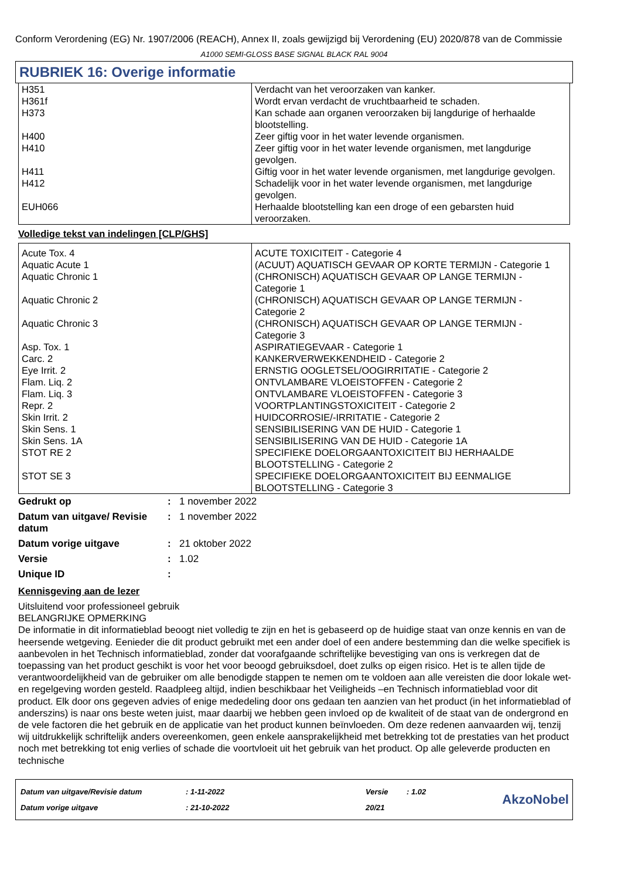Conform Verordening (EG) Nr. 1907/2006 (REACH), Annex II, zoals gewijzigd bij Verordening (EU) 2020/878 van de Commissie
A1000 SEMI-GLOSS BASE SIGNAL BLACK RAL 9004
RUBRIEK 16: Overige informatie
| H351 | Verdacht van het veroorzaken van kanker. |
| H361f | Wordt ervan verdacht de vruchtbaarheid te schaden. |
| H373 | Kan schade aan organen veroorzaken bij langdurige of herhaalde blootstelling. |
| H400 | Zeer giftig voor in het water levende organismen. |
| H410 | Zeer giftig voor in het water levende organismen, met langdurige gevolgen. |
| H411 | Giftig voor in het water levende organismen, met langdurige gevolgen. |
| H412 | Schadelijk voor in het water levende organismen, met langdurige gevolgen. |
| EUH066 | Herhaalde blootstelling kan een droge of een gebarsten huid veroorzaken. |
Volledige tekst van indelingen [CLP/GHS]
| Acute Tox. 4 | ACUTE TOXICITEIT - Categorie 4 |
| Aquatic Acute 1 | (ACUUT) AQUATISCH GEVAAR OP KORTE TERMIJN - Categorie 1 |
| Aquatic Chronic 1 | (CHRONISCH) AQUATISCH GEVAAR OP LANGE TERMIJN - Categorie 1 |
| Aquatic Chronic 2 | (CHRONISCH) AQUATISCH GEVAAR OP LANGE TERMIJN - Categorie 2 |
| Aquatic Chronic 3 | (CHRONISCH) AQUATISCH GEVAAR OP LANGE TERMIJN - Categorie 3 |
| Asp. Tox. 1 | ASPIRATIEGEVAAR - Categorie 1 |
| Carc. 2 | KANKERVERWEKKENDHEID - Categorie 2 |
| Eye Irrit. 2 | ERNSTIG OOGLETSEL/OOGIRRITATIE - Categorie 2 |
| Flam. Liq. 2 | ONTVLAMBARE VLOEISTOFFEN - Categorie 2 |
| Flam. Liq. 3 | ONTVLAMBARE VLOEISTOFFEN - Categorie 3 |
| Repr. 2 | VOORTPLANTINGSTOXICITEIT - Categorie 2 |
| Skin Irrit. 2 | HUIDCORROSIE/-IRRITATIE - Categorie 2 |
| Skin Sens. 1 | SENSIBILISERING VAN DE HUID - Categorie 1 |
| Skin Sens. 1A | SENSIBILISERING VAN DE HUID - Categorie 1A |
| STOT RE 2 | SPECIFIEKE DOELORGAANTOXICITEIT BIJ HERHAALDE BLOOTSTELLING - Categorie 2 |
| STOT SE 3 | SPECIFIEKE DOELORGAANTOXICITEIT BIJ EENMALIGE BLOOTSTELLING - Categorie 3 |
| Gedrukt op | : | 1 november 2022 |
| Datum van uitgave/ Revisie datum | : | 1 november 2022 |
| Datum vorige uitgave | : | 21 oktober 2022 |
| Versie | : | 1.02 |
| Unique ID | : | |
Kennisgeving aan de lezer
Uitsluitend voor professioneel gebruik
BELANGRIJKE OPMERKING
De informatie in dit informatieblad beoogt niet volledig te zijn en het is gebaseerd op de huidige staat van onze kennis en van de heersende wetgeving. Eenieder die dit product gebruikt met een ander doel of een andere bestemming dan die welke specifiek is aanbevolen in het Technisch informatieblad, zonder dat voorafgaande schriftelijke bevestiging van ons is verkregen dat de toepassing van het product geschikt is voor het voor beoogd gebruiksdoel, doet zulks op eigen risico. Het is te allen tijde de verantwoordelijkheid van de gebruiker om alle benodigde stappen te nemen om te voldoen aan alle vereisten die door lokale wet- en regelgeving worden gesteld. Raadpleeg altijd, indien beschikbaar het Veiligheids –en Technisch informatieblad voor dit product. Elk door ons gegeven advies of enige mededeling door ons gedaan ten aanzien van het product (in het informatieblad of anderszins) is naar ons beste weten juist, maar daarbij we hebben geen invloed op de kwaliteit of de staat van de ondergrond en de vele factoren die het gebruik en de applicatie van het product kunnen beïnvloeden. Om deze redenen aanvaarden wij, tenzij wij uitdrukkelijk schriftelijk anders overeenkomen, geen enkele aansprakelijkheid met betrekking tot de prestaties van het product noch met betrekking tot enig verlies of schade die voortvloeit uit het gebruik van het product. Op alle geleverde producten en technische
| Datum van uitgave/Revisie datum | : 1-11-2022 | Versie | : 1.02 |
| Datum vorige uitgave | : 21-10-2022 | 20/21 | |
AkzoNobel